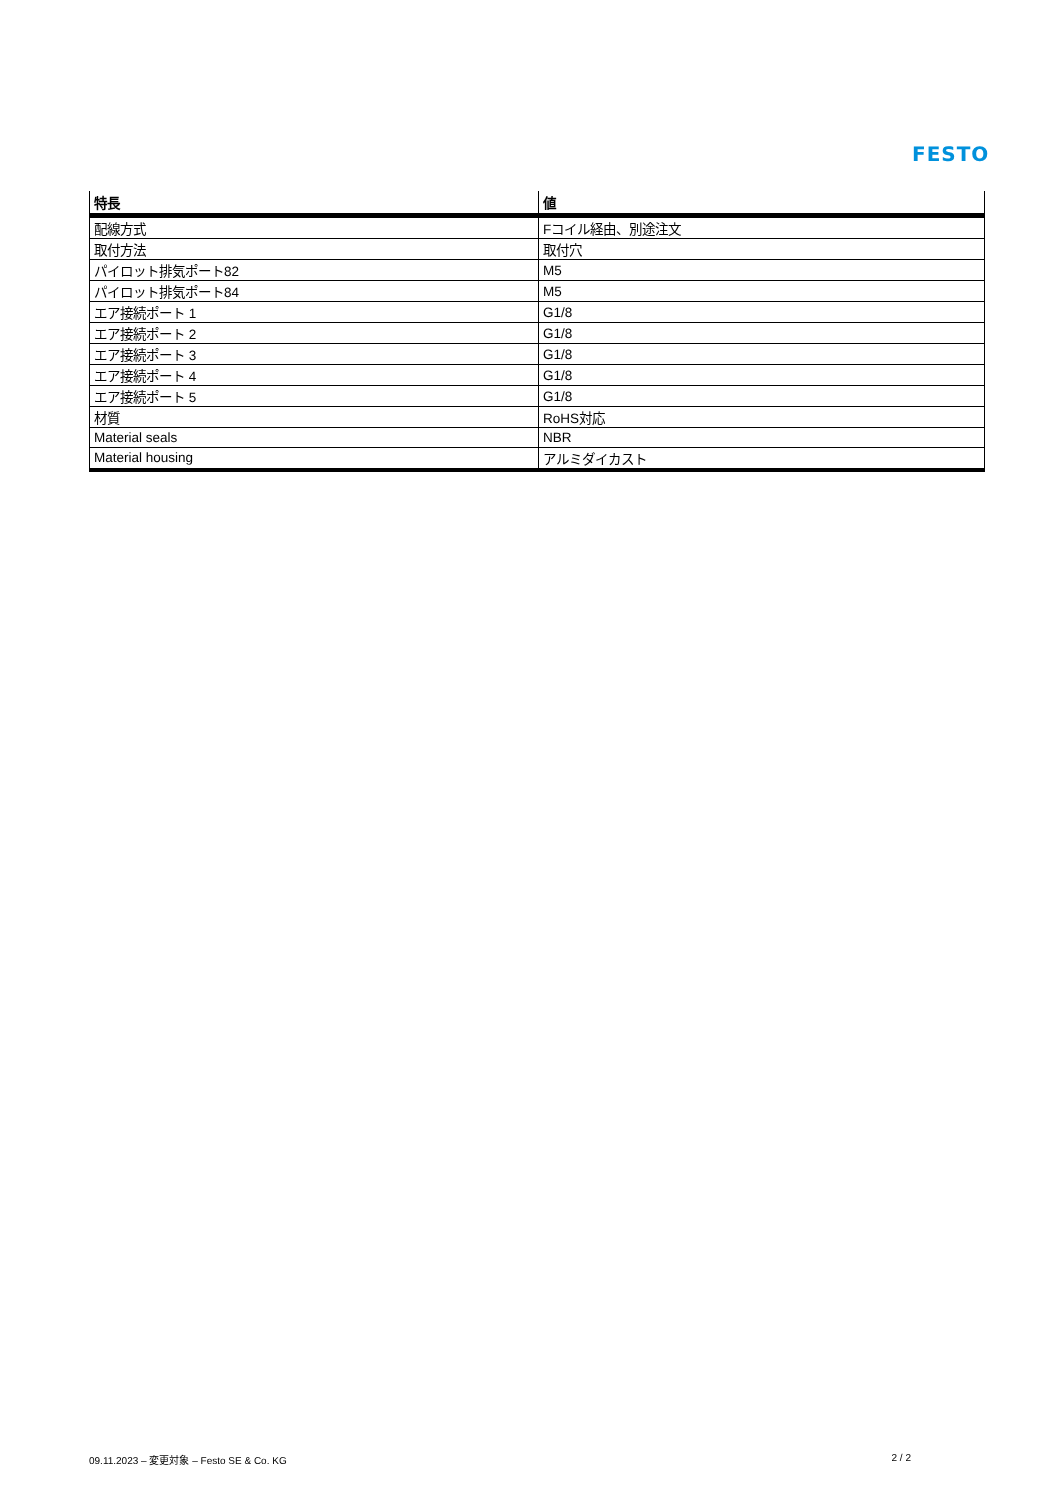FESTO
| 特長 | 値 |
| --- | --- |
| 配線方式 | Fコイル経由、別途注文 |
| 取付方法 | 取付穴 |
| パイロット排気ポート82 | M5 |
| パイロット排気ポート84 | M5 |
| エア接続ポート 1 | G1/8 |
| エア接続ポート 2 | G1/8 |
| エア接続ポート 3 | G1/8 |
| エア接続ポート 4 | G1/8 |
| エア接続ポート 5 | G1/8 |
| 材質 | RoHS対応 |
| Material seals | NBR |
| Material housing | アルミダイカスト |
09.11.2023 – 変更対象 – Festo SE & Co. KG 2 / 2